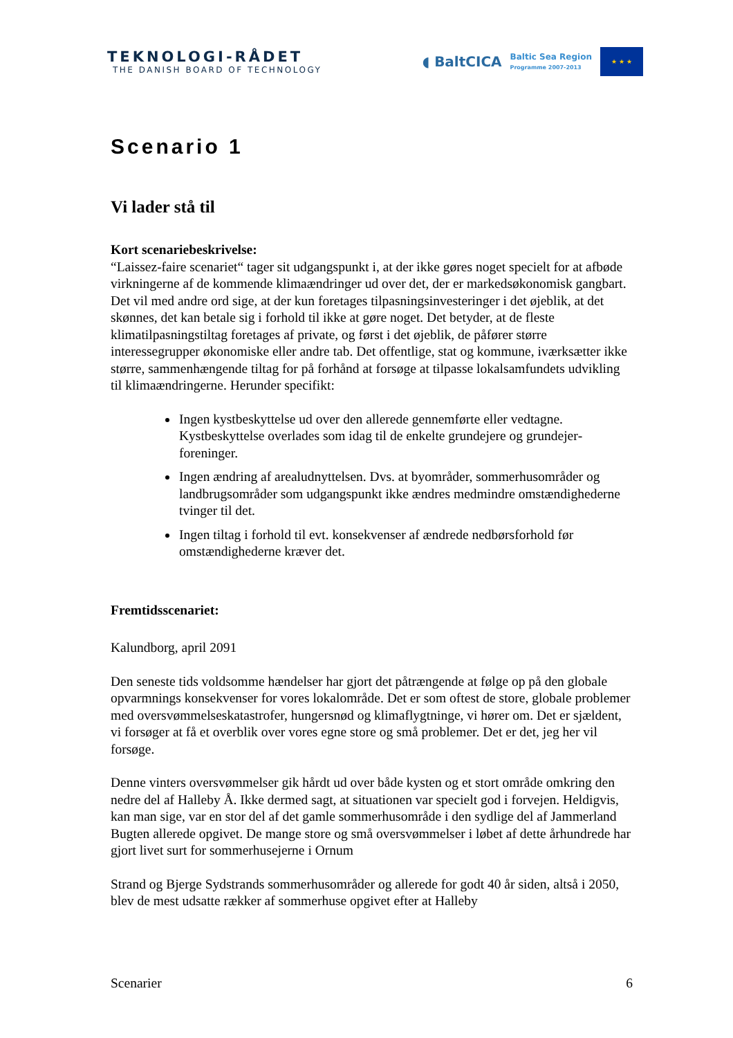TEKNOLOGI-RÅDET
THE DANISH BOARD OF TECHNOLOGY
◖ BaltCICA Baltic Sea Region
Programme 2007-2013
★ ★ ★
Scenario 1
Vi lader stå til
Kort scenariebeskrivelse:
“Laissez-faire scenariet“ tager sit udgangspunkt i, at der ikke gøres noget specielt for at afbøde virkningerne af de kommende klimaændringer ud over det, der er markedsøko­nomisk gangbart. Det vil med andre ord sige, at der kun foretages tilpasningsinvesterin­ger i det øjeblik, at det skønnes, det kan betale sig i forhold til ikke at gøre noget. Det betyder, at de fleste klimatilpasningstiltag foretages af private, og først i det øjeblik, de påfører større interessegrupper økonomiske eller andre tab. Det offentlige, stat og kom­mune, iværksætter ikke større, sammenhængende tiltag for på forhånd at forsøge at til­passe lokalsamfundets udvikling til klimaændringerne. Herunder specifikt:
Ingen kystbeskyttelse ud over den allerede gennemførte eller vedtagne. Kystbeskyttelse overlades som idag til de enkelte grundejere og grundejer­foreninger.
Ingen ændring af arealudnyttelsen. Dvs. at byområder, sommerhusområder og landbrugsområder som udgangspunkt ikke ændres medmindre omstæn­dighederne tvinger til det.
Ingen tiltag i forhold til evt. konsekvenser af ændrede nedbørsforhold før omstændighederne kræver det.
Fremtidsscenariet:
Kalundborg, april 2091
Den seneste tids voldsomme hændelser har gjort det påtrængende at følge op på den globale opvarmnings konsekvenser for vores lokalområde. Det er som oftest de store, globale problemer med oversvømmelseskatastrofer, hungersnød og klimaflygtninge, vi hører om. Det er sjældent, vi forsøger at få et overblik over vores egne store og små problemer. Det er det, jeg her vil forsøge.
Denne vinters oversvømmelser gik hårdt ud over både kysten og et stort område om­kring den nedre del af Halleby Å. Ikke dermed sagt, at situationen var specielt god i forvejen. Heldigvis, kan man sige, var en stor del af det gamle sommerhusområde i den sydlige del af Jammerland Bugten allerede opgivet. De mange store og små oversvøm­melser i løbet af dette århundrede har gjort livet surt for sommerhusejerne i Ornum
Strand og Bjerge Sydstrands sommerhusområder og allerede for godt 40 år siden, altså i 2050, blev de mest udsatte rækker af sommerhuse opgivet efter at Halleby
Scenarier 6